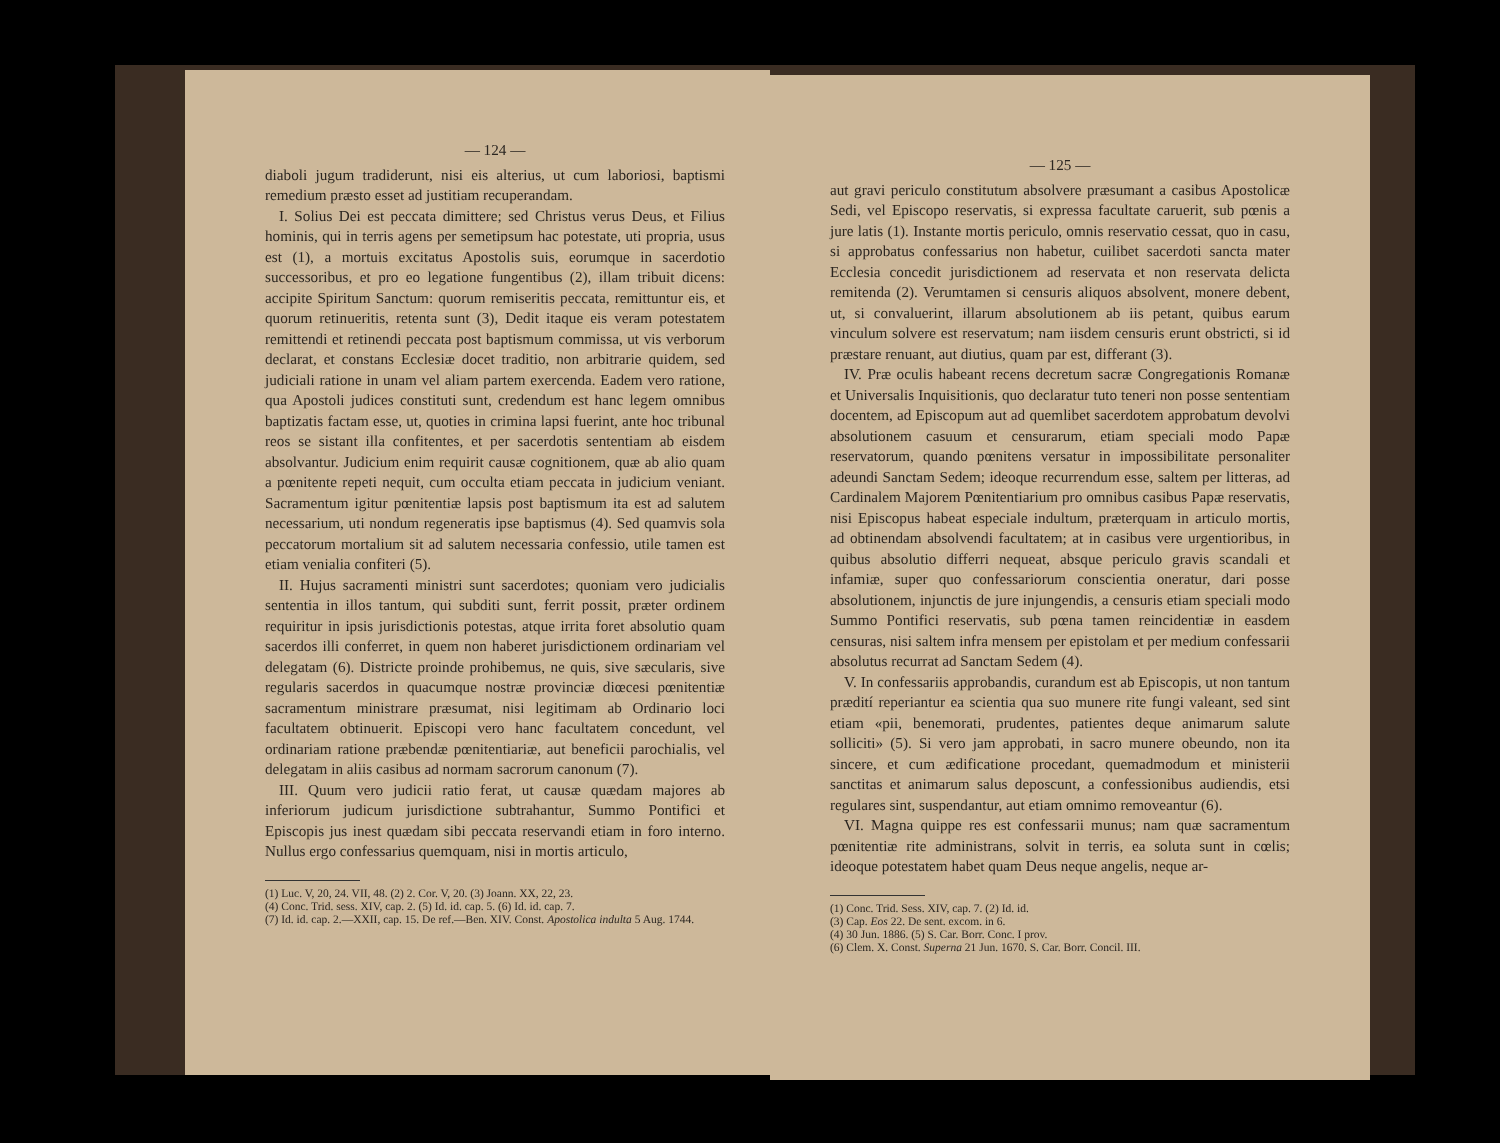— 124 —
diaboli jugum tradiderunt, nisi eis alterius, ut cum laboriosi, baptismi remedium præsto esset ad justitiam recuperandam.
I. Solius Dei est peccata dimittere; sed Christus verus Deus, et Filius hominis, qui in terris agens per semetipsum hac potestate, uti propria, usus est (1), a mortuis excitatus Apostolis suis, eorumque in sacerdotio successoribus, et pro eo legatione fungentibus (2), illam tribuit dicens: accipite Spiritum Sanctum: quorum remiseritis peccata, remittuntur eis, et quorum retinueritis, retenta sunt (3), Dedit itaque eis veram potestatem remittendi et retinendi peccata post baptismum commissa, ut vis verborum declarat, et constans Ecclesiæ docet traditio, non arbitrarie quidem, sed judiciali ratione in unam vel aliam partem exercenda. Eadem vero ratione, qua Apostoli judices constituti sunt, credendum est hanc legem omnibus baptizatis factam esse, ut, quoties in crimina lapsi fuerint, ante hoc tribunal reos se sistant illa confitentes, et per sacerdotis sententiam ab eisdem absolvantur. Judicium enim requirit causæ cognitionem, quæ ab alio quam a pœnitente repeti nequit, cum occulta etiam peccata in judicium veniant. Sacramentum igitur pœnitentiæ lapsis post baptismum ita est ad salutem necessarium, uti nondum regeneratis ipse baptismus (4). Sed quamvis sola peccatorum mortalium sit ad salutem necessaria confessio, utile tamen est etiam venialia confiteri (5).
II. Hujus sacramenti ministri sunt sacerdotes; quoniam vero judicialis sententia in illos tantum, qui subditi sunt, ferrit possit, præter ordinem requiritur in ipsis jurisdictionis potestas, atque irrita foret absolutio quam sacerdos illi conferret, in quem non haberet jurisdictionem ordinariam vel delegatam (6). Districte proinde prohibemus, ne quis, sive sæcularis, sive regularis sacerdos in quacumque nostræ provinciæ diœcesi pœnitentiæ sacramentum ministrare præsumat, nisi legitimam ab Ordinario loci facultatem obtinuerit. Episcopi vero hanc facultatem concedunt, vel ordinariam ratione præbendæ pœnitentiariæ, aut beneficii parochialis, vel delegatam in aliis casibus ad normam sacrorum canonum (7).
III. Quum vero judicii ratio ferat, ut causæ quædam majores ab inferiorum judicum jurisdictione subtrahantur, Summo Pontifici et Episcopis jus inest quædam sibi peccata reservandi etiam in foro interno. Nullus ergo confessarius quemquam, nisi in mortis articulo,
(1) Luc. V, 20, 24. VII, 48. (2) 2. Cor. V, 20. (3) Joann. XX, 22, 23.
(4) Conc. Trid. sess. XIV, cap. 2. (5) Id. id. cap. 5. (6) Id. id. cap. 7.
(7) Id. id. cap. 2.—XXII, cap. 15. De ref.—Ben. XIV. Const. Apostolica indulta 5 Aug. 1744.
— 125 —
aut gravi periculo constitutum absolvere præsumant a casibus Apostolicæ Sedi, vel Episcopo reservatis, si expressa facultate caruerit, sub pœnis a jure latis (1). Instante mortis periculo, omnis reservatio cessat, quo in casu, si approbatus confessarius non habetur, cuilibet sacerdoti sancta mater Ecclesia concedit jurisdictionem ad reservata et non reservata delicta remitenda (2). Verumtamen si censuris aliquos absolvent, monere debent, ut, si convaluerint, illarum absolutionem ab iis petant, quibus earum vinculum solvere est reservatum; nam iisdem censuris erunt obstricti, si id præstare renuant, aut diutius, quam par est, differant (3).
IV. Præ oculis habeant recens decretum sacræ Congregationis Romanæ et Universalis Inquisitionis, quo declaratur tuto teneri non posse sententiam docentem, ad Episcopum aut ad quemlibet sacerdotem approbatum devolvi absolutionem casuum et censurarum, etiam speciali modo Papæ reservatorum, quando pœnitens versatur in impossibilitate personaliter adeundi Sanctam Sedem; ideoque recurrendum esse, saltem per litteras, ad Cardinalem Majorem Pœnitentiarium pro omnibus casibus Papæ reservatis, nisi Episcopus habeat especiale indultum, præterquam in articulo mortis, ad obtinendam absolvendi facultatem; at in casibus vere urgentioribus, in quibus absolutio differri nequeat, absque periculo gravis scandali et infamiæ, super quo confessariorum conscientia oneratur, dari posse absolutionem, injunctis de jure injungendis, a censuris etiam speciali modo Summo Pontifici reservatis, sub pœna tamen reincidentiæ in easdem censuras, nisi saltem infra mensem per epistolam et per medium confessarii absolutus recurrat ad Sanctam Sedem (4).
V. In confessariis approbandis, curandum est ab Episcopis, ut non tantum prædití reperiantur ea scientia qua suo munere rite fungi valeant, sed sint etiam «pii, benemorati, prudentes, patientes deque animarum salute solliciti» (5). Si vero jam approbati, in sacro munere obeundo, non ita sincere, et cum ædificatione procedant, quemadmodum et ministerii sanctitas et animarum salus deposcunt, a confessionibus audiendis, etsi regulares sint, suspendantur, aut etiam omnimo removeantur (6).
VI. Magna quippe res est confessarii munus; nam quæ sacramentum pœnitentiæ rite administrans, solvit in terris, ea soluta sunt in cœlis; ideoque potestatem habet quam Deus neque angelis, neque ar-
(1) Conc. Trid. Sess. XIV, cap. 7. (2) Id. id.
(3) Cap. Eos 22. De sent. excom. in 6.
(4) 30 Jun. 1886. (5) S. Car. Borr. Conc. I prov.
(6) Clem. X. Const. Superna 21 Jun. 1670. S. Car. Borr. Concil. III.